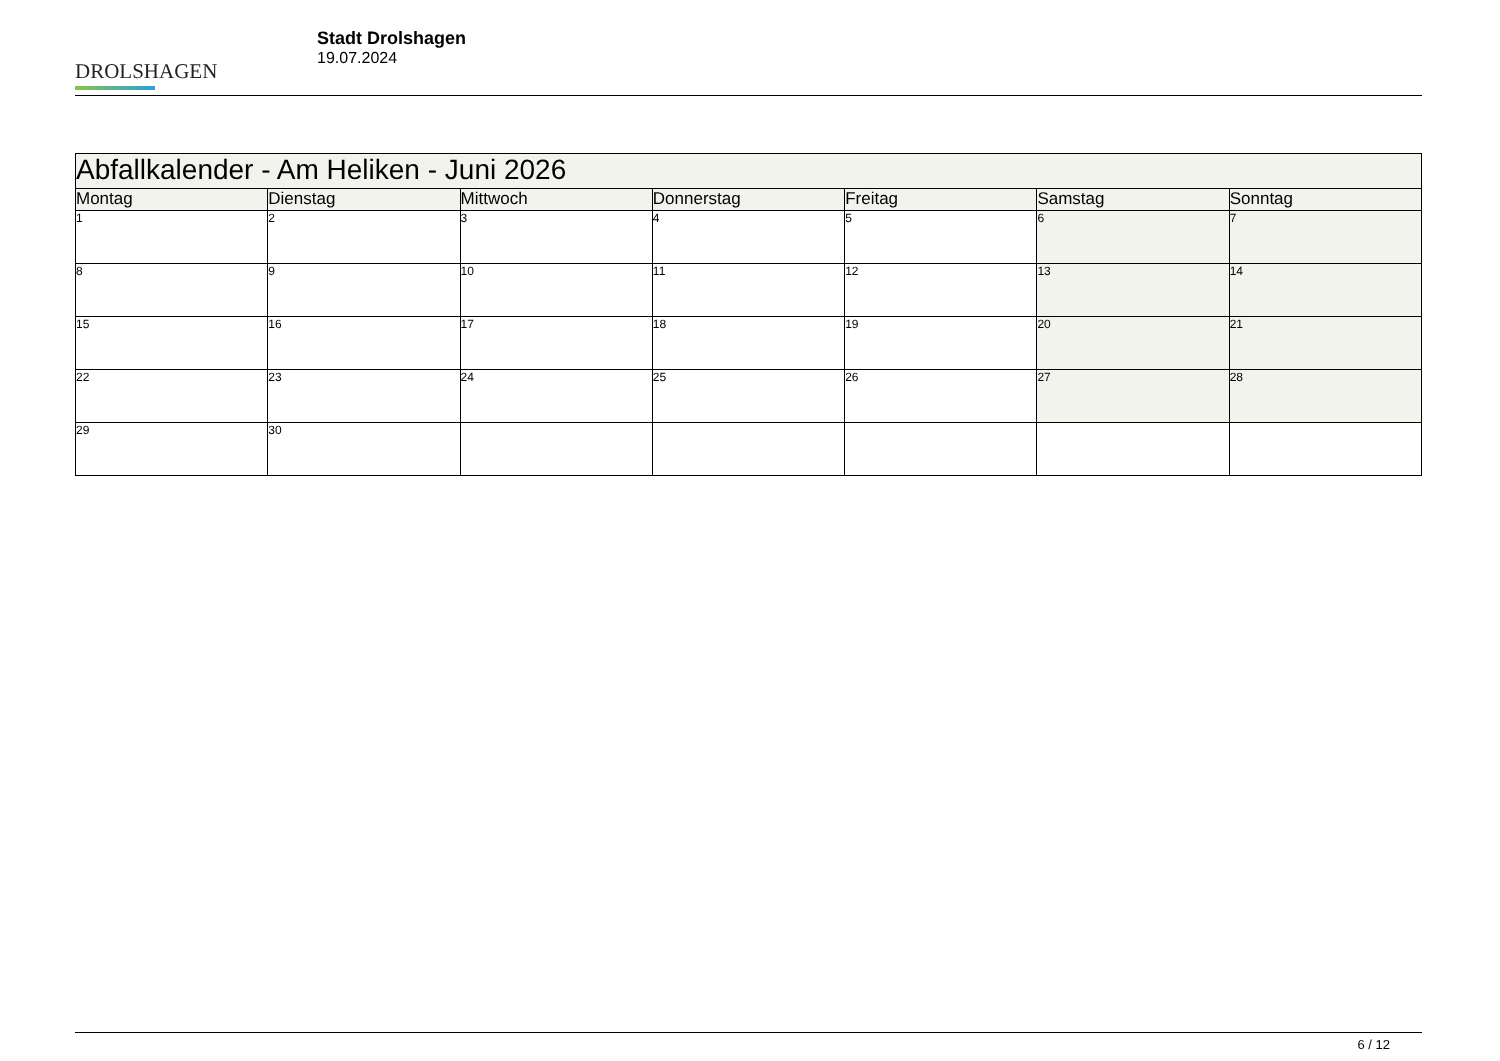DROLSHAGEN
Stadt Drolshagen
19.07.2024
| Abfallkalender - Am Heliken - Juni 2026 | | | | | | |
| --- | --- | --- | --- | --- | --- | --- |
| Montag | Dienstag | Mittwoch | Donnerstag | Freitag | Samstag | Sonntag |
| 1 | 2 | 3 | 4 | 5 | 6 | 7 |
| 8 | 9 | 10 | 11 | 12 | 13 | 14 |
| 15 | 16 | 17 | 18 | 19 | 20 | 21 |
| 22 | 23 | 24 | 25 | 26 | 27 | 28 |
| 29 | 30 | | | | | |
6 / 12